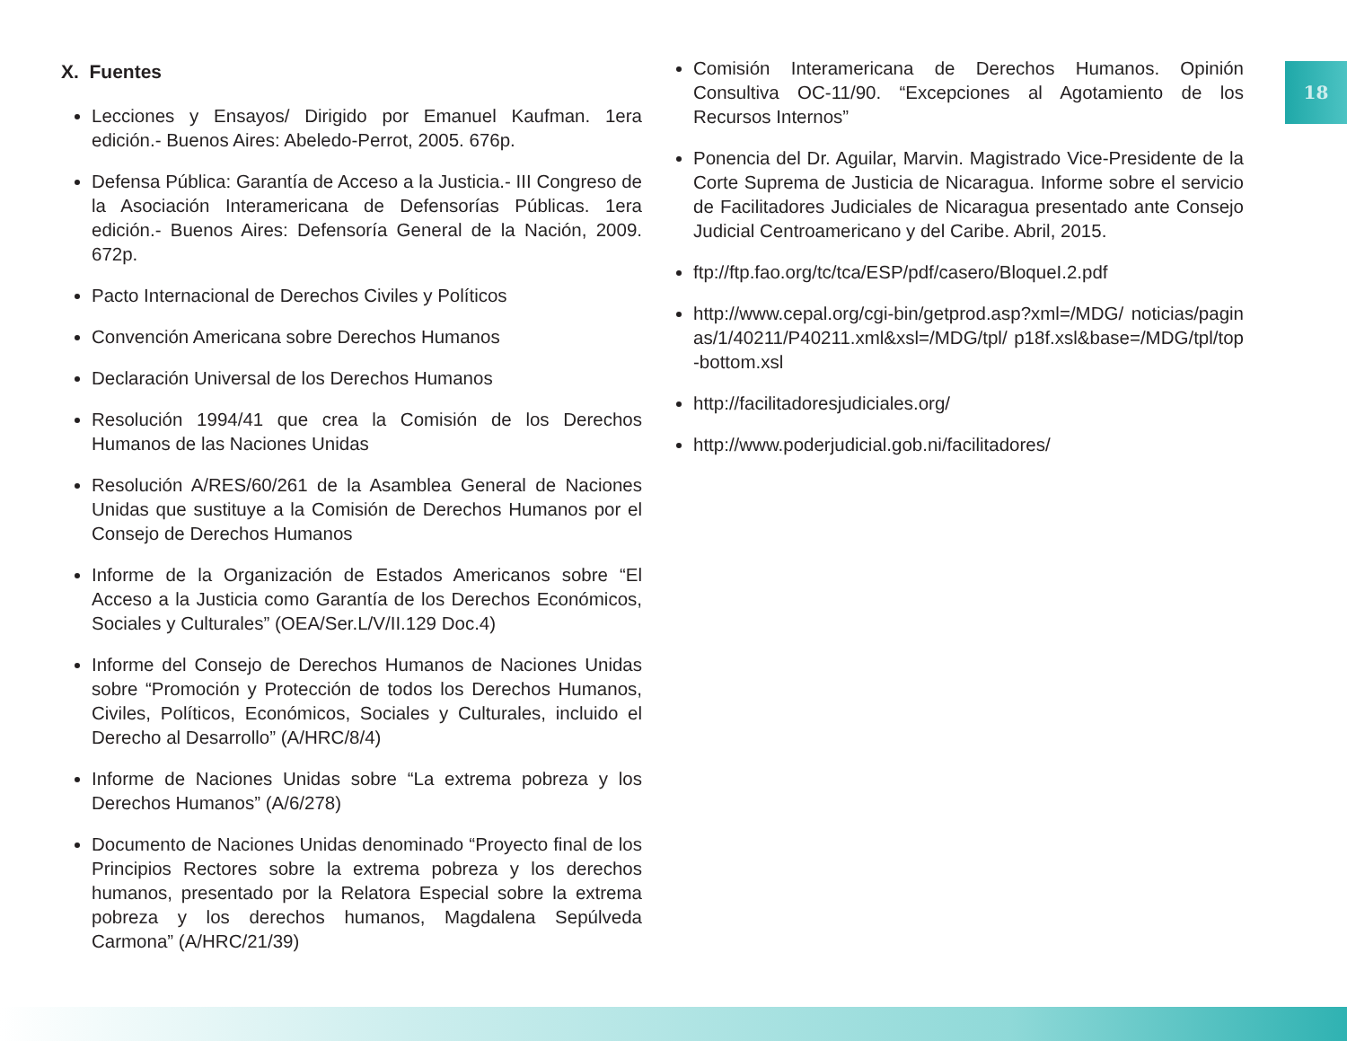18
X. Fuentes
Lecciones y Ensayos/ Dirigido por Emanuel Kaufman. 1era edición.- Buenos Aires: Abeledo-Perrot, 2005. 676p.
Defensa Pública: Garantía de Acceso a la Justicia.- III Congreso de la Asociación Interamericana de Defensorías Públicas. 1era edición.- Buenos Aires: Defensoría General de la Nación, 2009. 672p.
Pacto Internacional de Derechos Civiles y Políticos
Convención Americana sobre Derechos Humanos
Declaración Universal de los Derechos Humanos
Resolución 1994/41 que crea la Comisión de los Derechos Humanos de las Naciones Unidas
Resolución A/RES/60/261 de la Asamblea General de Naciones Unidas que sustituye a la Comisión de Derechos Humanos por el Consejo de Derechos Humanos
Informe de la Organización de Estados Americanos sobre “El Acceso a la Justicia como Garantía de los Derechos Económicos, Sociales y Culturales” (OEA/Ser.L/V/II.129 Doc.4)
Informe del Consejo de Derechos Humanos de Naciones Unidas sobre “Promoción y Protección de todos los Derechos Humanos, Civiles, Políticos, Económicos, Sociales y Culturales, incluido el Derecho al Desarrollo” (A/HRC/8/4)
Informe de Naciones Unidas sobre “La extrema pobreza y los Derechos Humanos” (A/6/278)
Documento de Naciones Unidas denominado “Proyecto final de los Principios Rectores sobre la extrema pobreza y los derechos humanos, presentado por la Relatora Especial sobre la extrema pobreza y los derechos humanos, Magdalena Sepúlveda Carmona” (A/HRC/21/39)
Comisión Interamericana de Derechos Humanos. Opinión Consultiva OC-11/90. “Excepciones al Agotamiento de los Recursos Internos”
Ponencia del Dr. Aguilar, Marvin. Magistrado Vice-Presidente de la Corte Suprema de Justicia de Nicaragua. Informe sobre el servicio de Facilitadores Judiciales de Nicaragua presentado ante Consejo Judicial Centroamericano y del Caribe. Abril, 2015.
ftp://ftp.fao.org/tc/tca/ESP/pdf/casero/BloqueI.2.pdf
http://www.cepal.org/cgi-bin/getprod.asp?xml=/MDG/ noticias/paginas/1/40211/P40211.xml&xsl=/MDG/tpl/ p18f.xsl&base=/MDG/tpl/top-bottom.xsl
http://facilitadoresjudiciales.org/
http://www.poderjudicial.gob.ni/facilitadores/